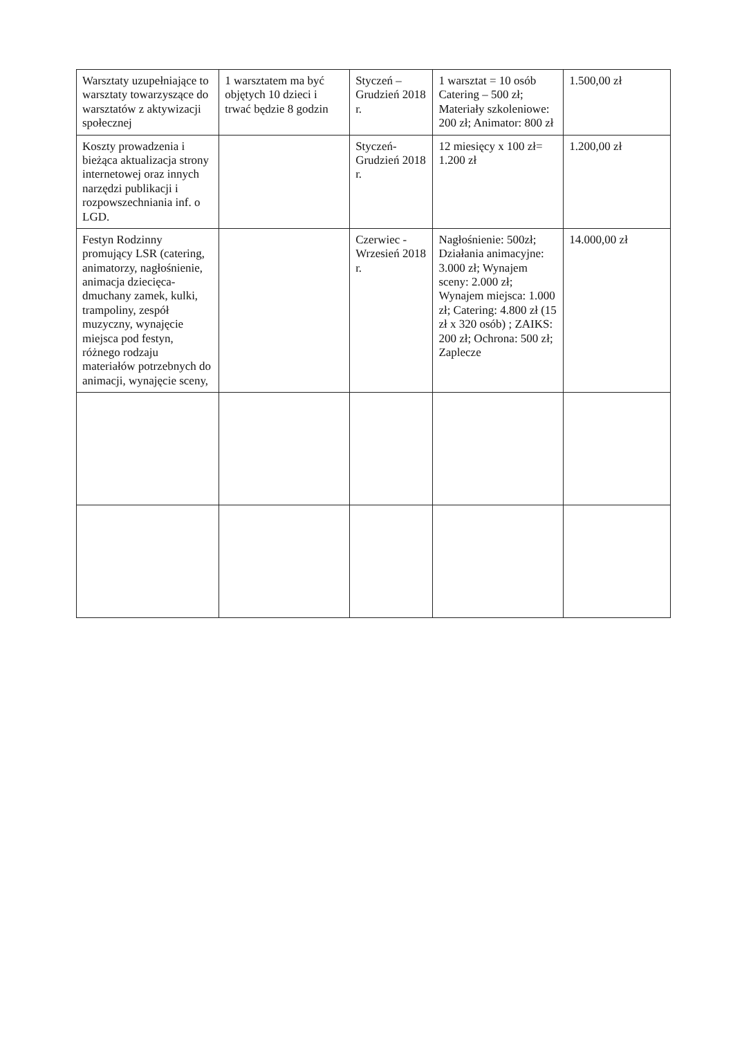| Warsztaty uzupełniające to warsztaty towarzyszące do warsztatów z aktywizacji społecznej | 1 warsztatem ma być objętych 10 dzieci i trwać będzie 8 godzin | Styczeń – Grudzień 2018 r. | 1 warsztat = 10 osób Catering – 500 zł; Materiały szkoleniowe: 200 zł; Animator: 800 zł | 1.500,00 zł |
| Koszty prowadzenia i bieżąca aktualizacja strony internetowej oraz innych narzędzi publikacji i rozpowszechniania inf. o LGD. | | Styczeń- Grudzień 2018 r. | 12 miesięcy x 100 zł= 1.200 zł | 1.200,00 zł |
| Festyn Rodzinny promujący LSR (catering, animatorzy, nagłośnienie, animacja dziecięca- dmuchany zamek, kulki, trampoliny, zespół muzyczny, wynajęcie miejsca pod festyn, różnego rodzaju materiałów potrzebnych do animacji, wynajęcie sceny, | | Czerwiec - Wrzesień 2018 r. | Nagłośnienie: 500zł; Działania animacyjne: 3.000 zł; Wynajem sceny: 2.000 zł; Wynajem miejsca: 1.000 zł; Catering: 4.800 zł (15 zł x 320 osób) ; ZAIKS: 200 zł; Ochrona: 500 zł; Zaplecze | 14.000,00 zł |